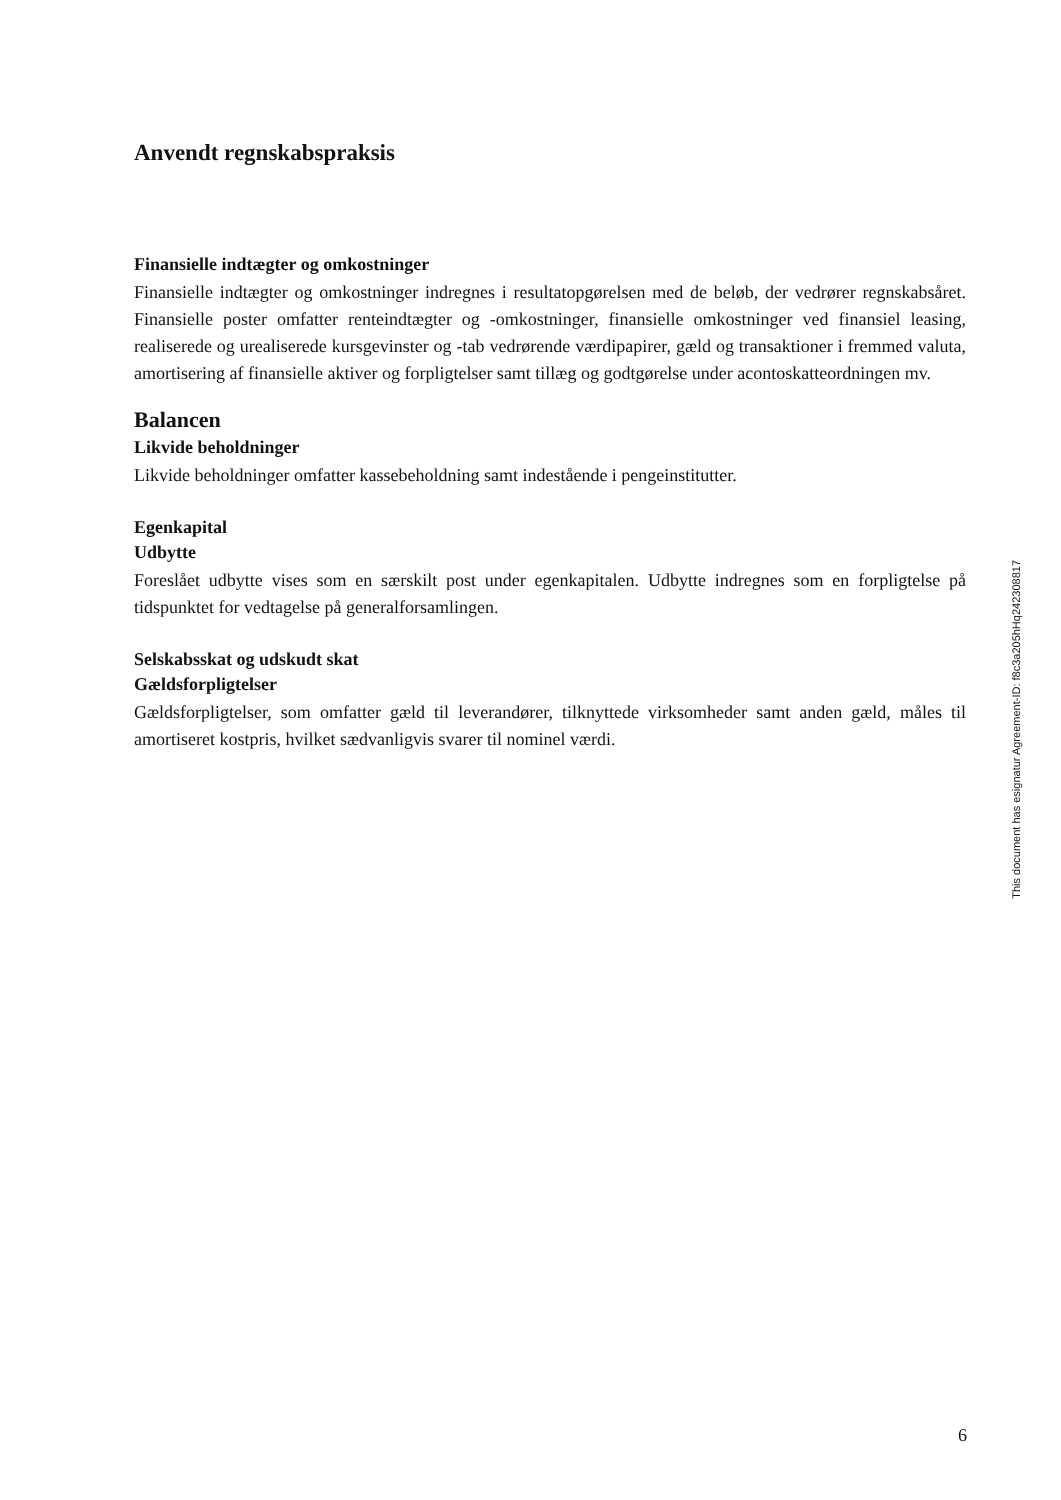Anvendt regnskabspraksis
Finansielle indtægter og omkostninger
Finansielle indtægter og omkostninger indregnes i resultatopgørelsen med de beløb, der vedrører regnskabsåret. Finansielle poster omfatter renteindtægter og -omkostninger, finansielle omkostninger ved finansiel leasing, realiserede og urealiserede kursgevinster og -tab vedrørende værdipapirer, gæld og transaktioner i fremmed valuta, amortisering af finansielle aktiver og forpligtelser samt tillæg og godtgørelse under acontoskatteordningen mv.
Balancen
Likvide beholdninger
Likvide beholdninger omfatter kassebeholdning samt indestående i pengeinstitutter.
Egenkapital
Udbytte
Foreslået udbytte vises som en særskilt post under egenkapitalen. Udbytte indregnes som en forpligtelse på tidspunktet for vedtagelse på generalforsamlingen.
Selskabsskat og udskudt skat
Gældsforpligtelser
Gældsforpligtelser, som omfatter gæld til leverandører, tilknyttede virksomheder samt anden gæld, måles til amortiseret kostpris, hvilket sædvanligvis svarer til nominel værdi.
This document has esignatur Agreement-ID: f8c3a205hHq242308817
6